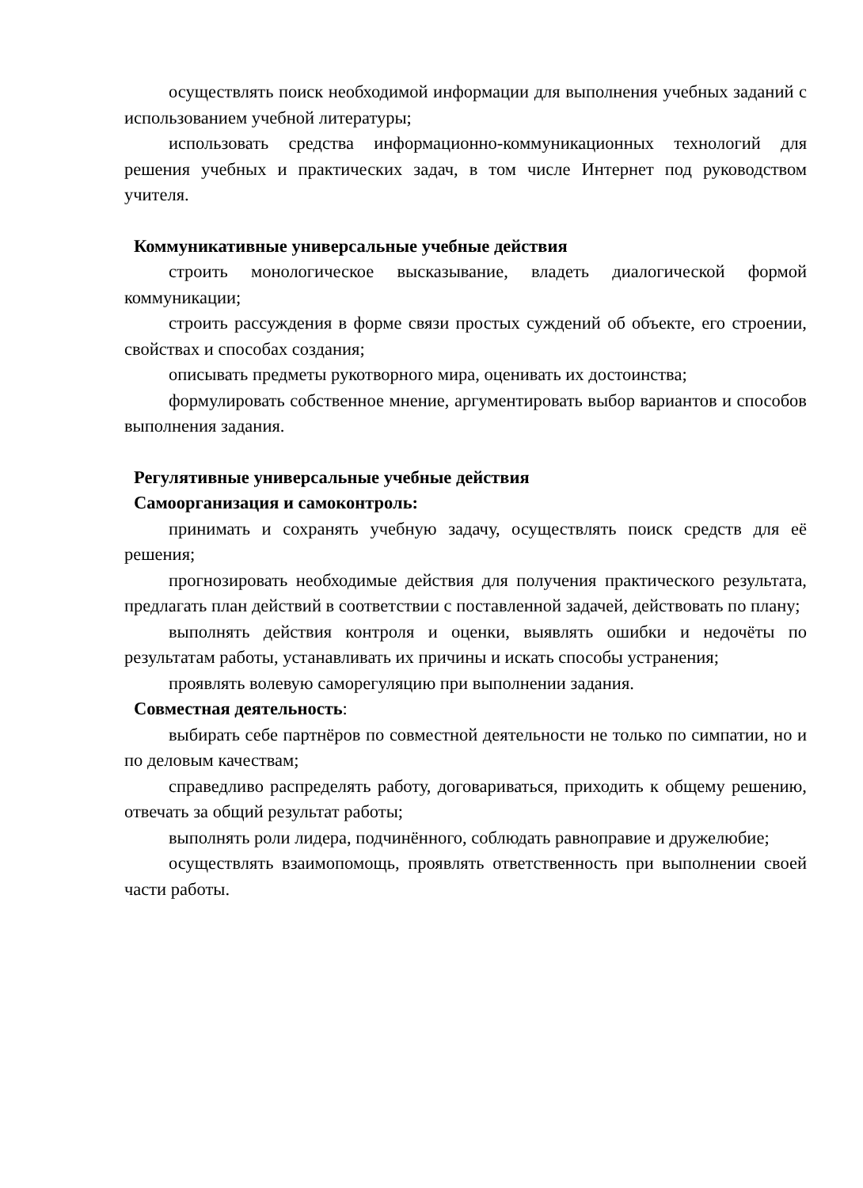осуществлять поиск необходимой информации для выполнения учебных заданий с использованием учебной литературы;
использовать средства информационно-коммуникационных технологий для решения учебных и практических задач, в том числе Интернет под руководством учителя.
Коммуникативные универсальные учебные действия
строить монологическое высказывание, владеть диалогической формой коммуникации;
строить рассуждения в форме связи простых суждений об объекте, его строении, свойствах и способах создания;
описывать предметы рукотворного мира, оценивать их достоинства;
формулировать собственное мнение, аргументировать выбор вариантов и способов выполнения задания.
Регулятивные универсальные учебные действия
Самоорганизация и самоконтроль:
принимать и сохранять учебную задачу, осуществлять поиск средств для её решения;
прогнозировать необходимые действия для получения практического результата, предлагать план действий в соответствии с поставленной задачей, действовать по плану;
выполнять действия контроля и оценки, выявлять ошибки и недочёты по результатам работы, устанавливать их причины и искать способы устранения;
проявлять волевую саморегуляцию при выполнении задания.
Совместная деятельность:
выбирать себе партнёров по совместной деятельности не только по симпатии, но и по деловым качествам;
справедливо распределять работу, договариваться, приходить к общему решению, отвечать за общий результат работы;
выполнять роли лидера, подчинённого, соблюдать равноправие и дружелюбие;
осуществлять взаимопомощь, проявлять ответственность при выполнении своей части работы.